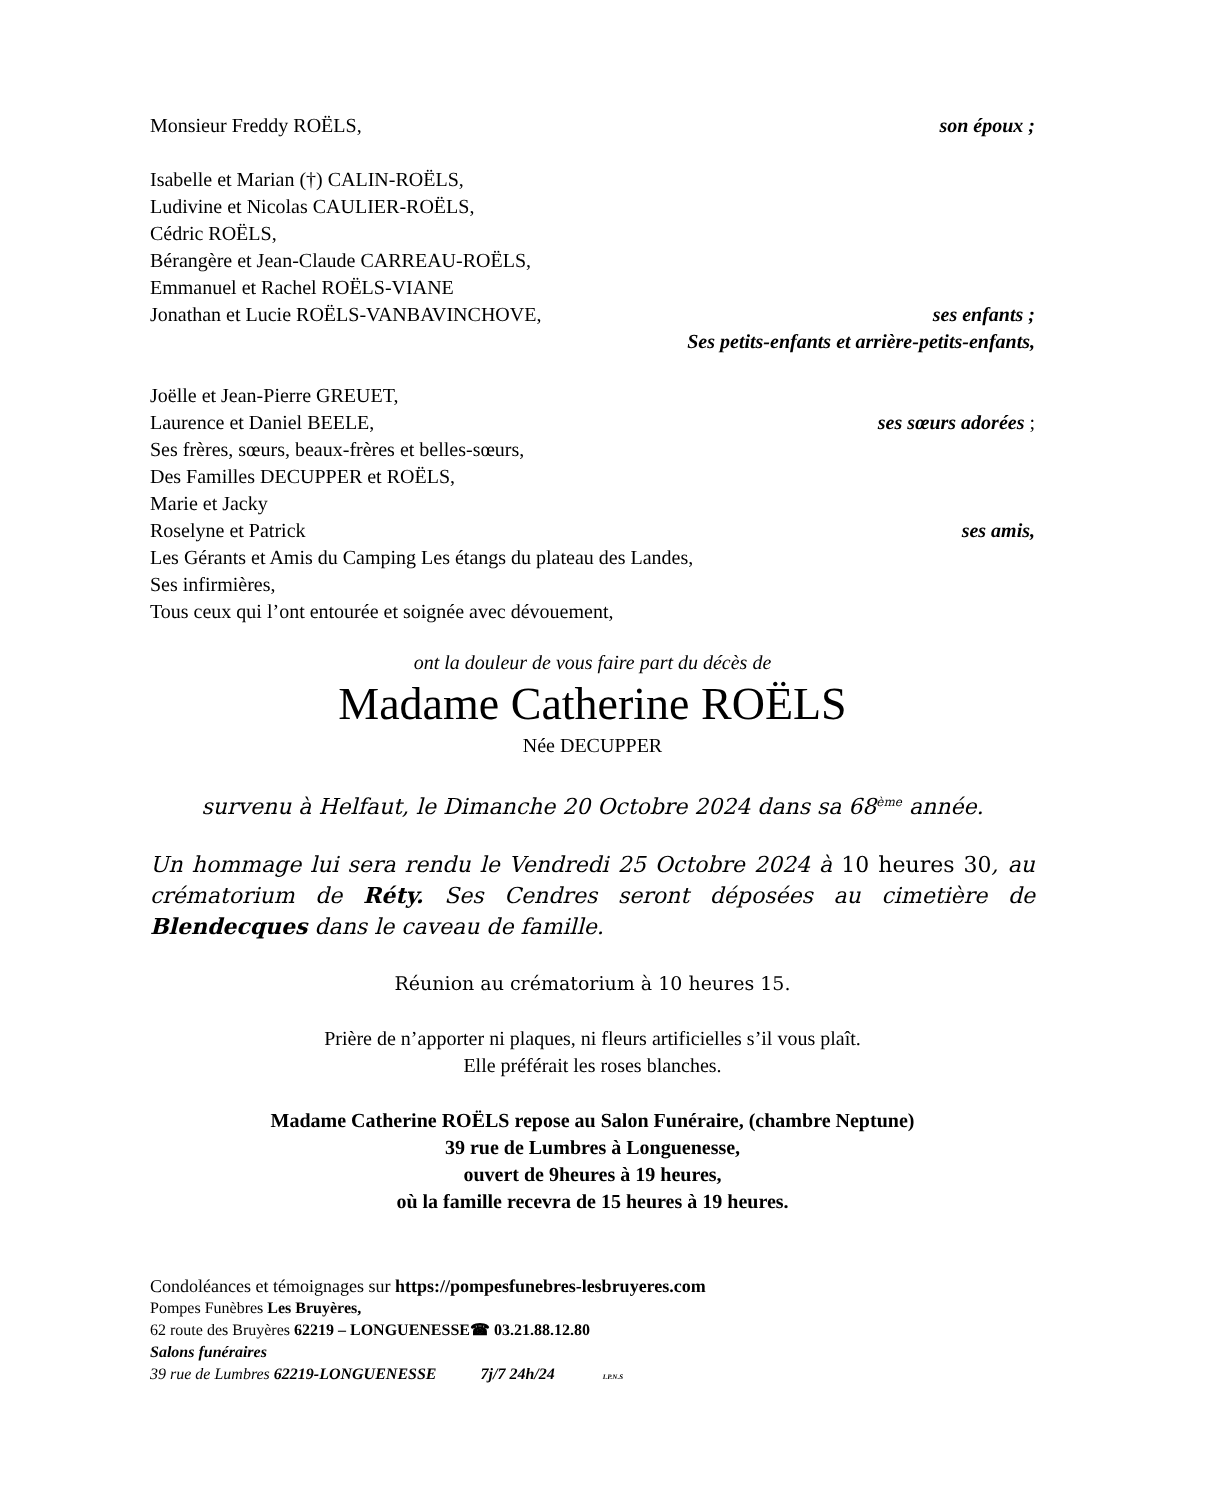Monsieur Freddy ROËLS, son époux ;
Isabelle et Marian (†) CALIN-ROËLS,
Ludivine et Nicolas CAULIER-ROËLS,
Cédric ROËLS,
Bérangère et Jean-Claude CARREAU-ROËLS,
Emmanuel et Rachel ROËLS-VIANE
Jonathan et Lucie ROËLS-VANBAVINCHOVE, ses enfants ;
Ses petits-enfants et arrière-petits-enfants,
Joëlle et Jean-Pierre GREUET,
Laurence et Daniel BEELE, ses sœurs adorées ;
Ses frères, sœurs, beaux-frères et belles-sœurs,
Des Familles DECUPPER et ROËLS,
Marie et Jacky
Roselyne et Patrick ses amis,
Les Gérants et Amis du Camping Les étangs du plateau des Landes,
Ses infirmières,
Tous ceux qui l’ont entourée et soignée avec dévouement,
ont la douleur de vous faire part du décès de
Madame Catherine ROËLS
Née DECUPPER
survenu à Helfaut, le Dimanche 20 Octobre 2024 dans sa 68<sup>ème</sup> année.
Un hommage lui sera rendu le Vendredi 25 Octobre 2024 à 10 heures 30, au crématorium de Réty. Ses Cendres seront déposées au cimetière de Blendecques dans le caveau de famille.
Réunion au crématorium à 10 heures 15.
Prière de n’apporter ni plaques, ni fleurs artificielles s’il vous plaît.
Elle préférait les roses blanches.
Madame Catherine ROËLS repose au Salon Funéraire, (chambre Neptune)
39 rue de Lumbres à Longuenesse,
ouvert de 9heures à 19 heures,
où la famille recevra de 15 heures à 19 heures.
Condoléances et témoignages sur https://pompesfunebres-lesbruyeres.com
Pompes Funèbres Les Bruyères,
62 route des Bruyères 62219 – LONGUENESSE☎ 03.21.88.12.80
Salons funéraires
39 rue de Lumbres 62219-LONGUENESSE 7j/7 24h/24 I.P.N.S